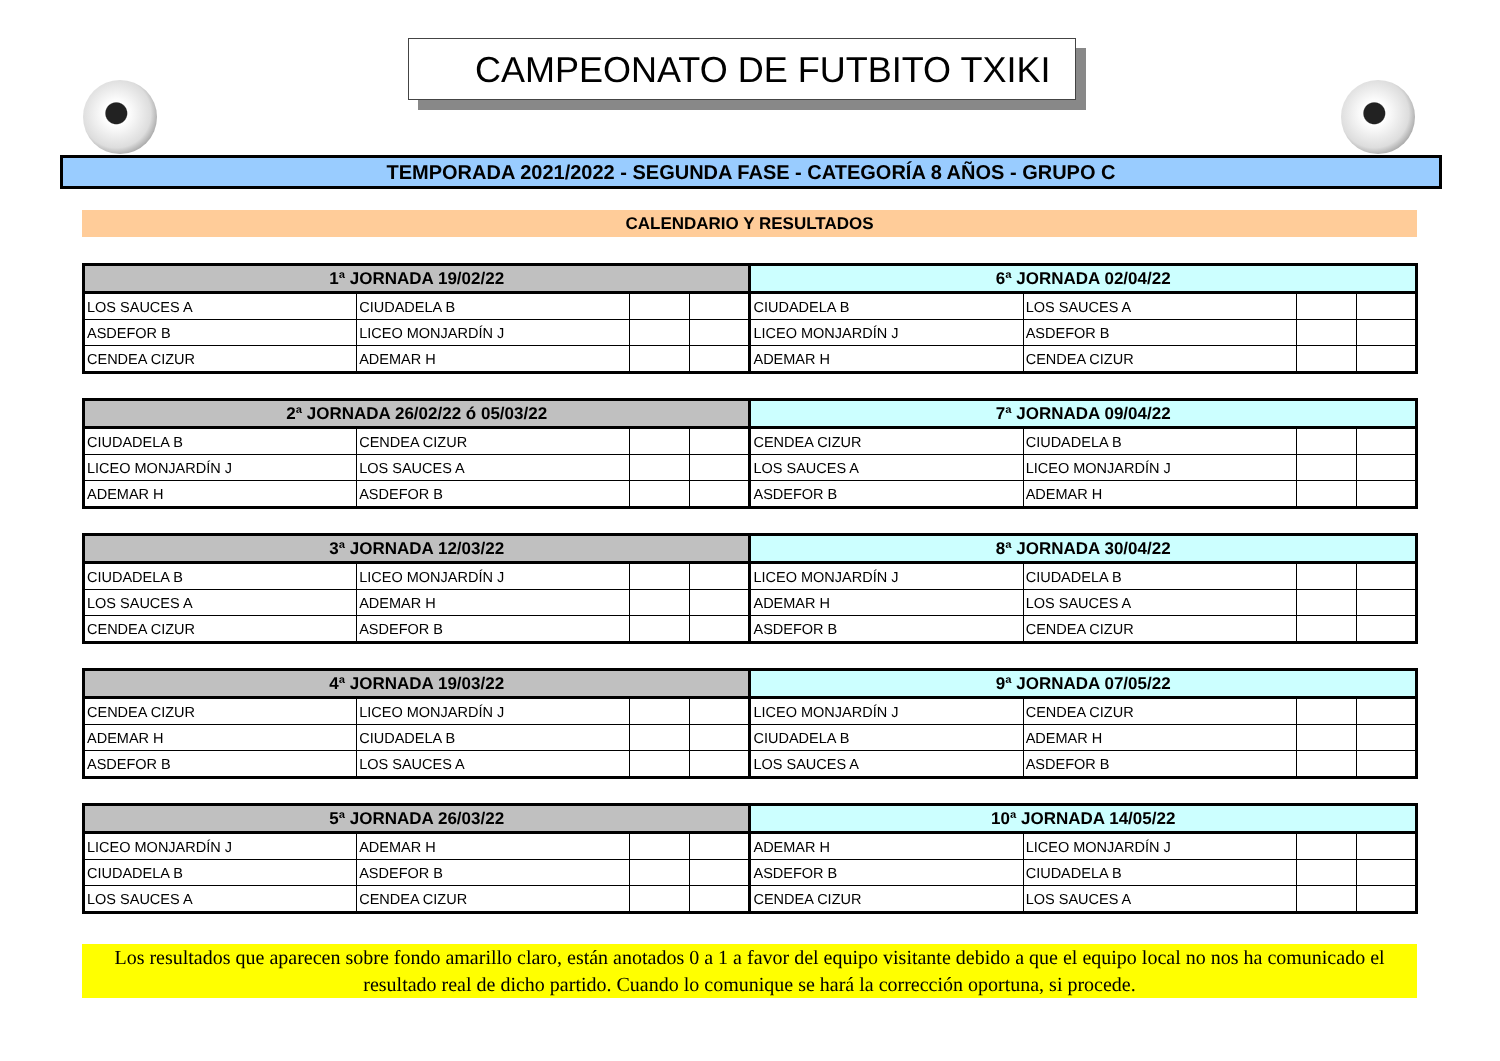CAMPEONATO DE FUTBITO TXIKI
TEMPORADA 2021/2022 - SEGUNDA FASE - CATEGORÍA 8 AÑOS - GRUPO C
CALENDARIO Y RESULTADOS
| 1ª JORNADA 19/02/22 | | | | 6ª JORNADA 02/04/22 | | | |
| --- | --- | --- | --- | --- | --- | --- | --- |
| LOS SAUCES A | CIUDADELA B | | | CIUDADELA B | LOS SAUCES A | | |
| ASDEFOR B | LICEO MONJARDÍN J | | | LICEO MONJARDÍN J | ASDEFOR B | | |
| CENDEA CIZUR | ADEMAR H | | | ADEMAR H | CENDEA CIZUR | | |
| 2ª JORNADA 26/02/22 ó 05/03/22 | | | | 7ª JORNADA 09/04/22 | | | |
| --- | --- | --- | --- | --- | --- | --- | --- |
| CIUDADELA B | CENDEA CIZUR | | | CENDEA CIZUR | CIUDADELA B | | |
| LICEO MONJARDÍN J | LOS SAUCES A | | | LOS SAUCES A | LICEO MONJARDÍN J | | |
| ADEMAR H | ASDEFOR B | | | ASDEFOR B | ADEMAR H | | |
| 3ª JORNADA 12/03/22 | | | | 8ª JORNADA 30/04/22 | | | |
| --- | --- | --- | --- | --- | --- | --- | --- |
| CIUDADELA B | LICEO MONJARDÍN J | | | LICEO MONJARDÍN J | CIUDADELA B | | |
| LOS SAUCES A | ADEMAR H | | | ADEMAR H | LOS SAUCES A | | |
| CENDEA CIZUR | ASDEFOR B | | | ASDEFOR B | CENDEA CIZUR | | |
| 4ª JORNADA 19/03/22 | | | | 9ª JORNADA 07/05/22 | | | |
| --- | --- | --- | --- | --- | --- | --- | --- |
| CENDEA CIZUR | LICEO MONJARDÍN J | | | LICEO MONJARDÍN J | CENDEA CIZUR | | |
| ADEMAR H | CIUDADELA B | | | CIUDADELA B | ADEMAR H | | |
| ASDEFOR B | LOS SAUCES A | | | LOS SAUCES A | ASDEFOR B | | |
| 5ª JORNADA 26/03/22 | | | | 10ª JORNADA 14/05/22 | | | |
| --- | --- | --- | --- | --- | --- | --- | --- |
| LICEO MONJARDÍN J | ADEMAR H | | | ADEMAR H | LICEO MONJARDÍN J | | |
| CIUDADELA B | ASDEFOR B | | | ASDEFOR B | CIUDADELA B | | |
| LOS SAUCES A | CENDEA CIZUR | | | CENDEA CIZUR | LOS SAUCES A | | |
Los resultados que aparecen sobre fondo amarillo claro, están anotados 0 a 1 a favor del equipo visitante debido a que el equipo local no nos ha comunicado el resultado real de dicho partido. Cuando lo comunique se hará la corrección oportuna, si procede.